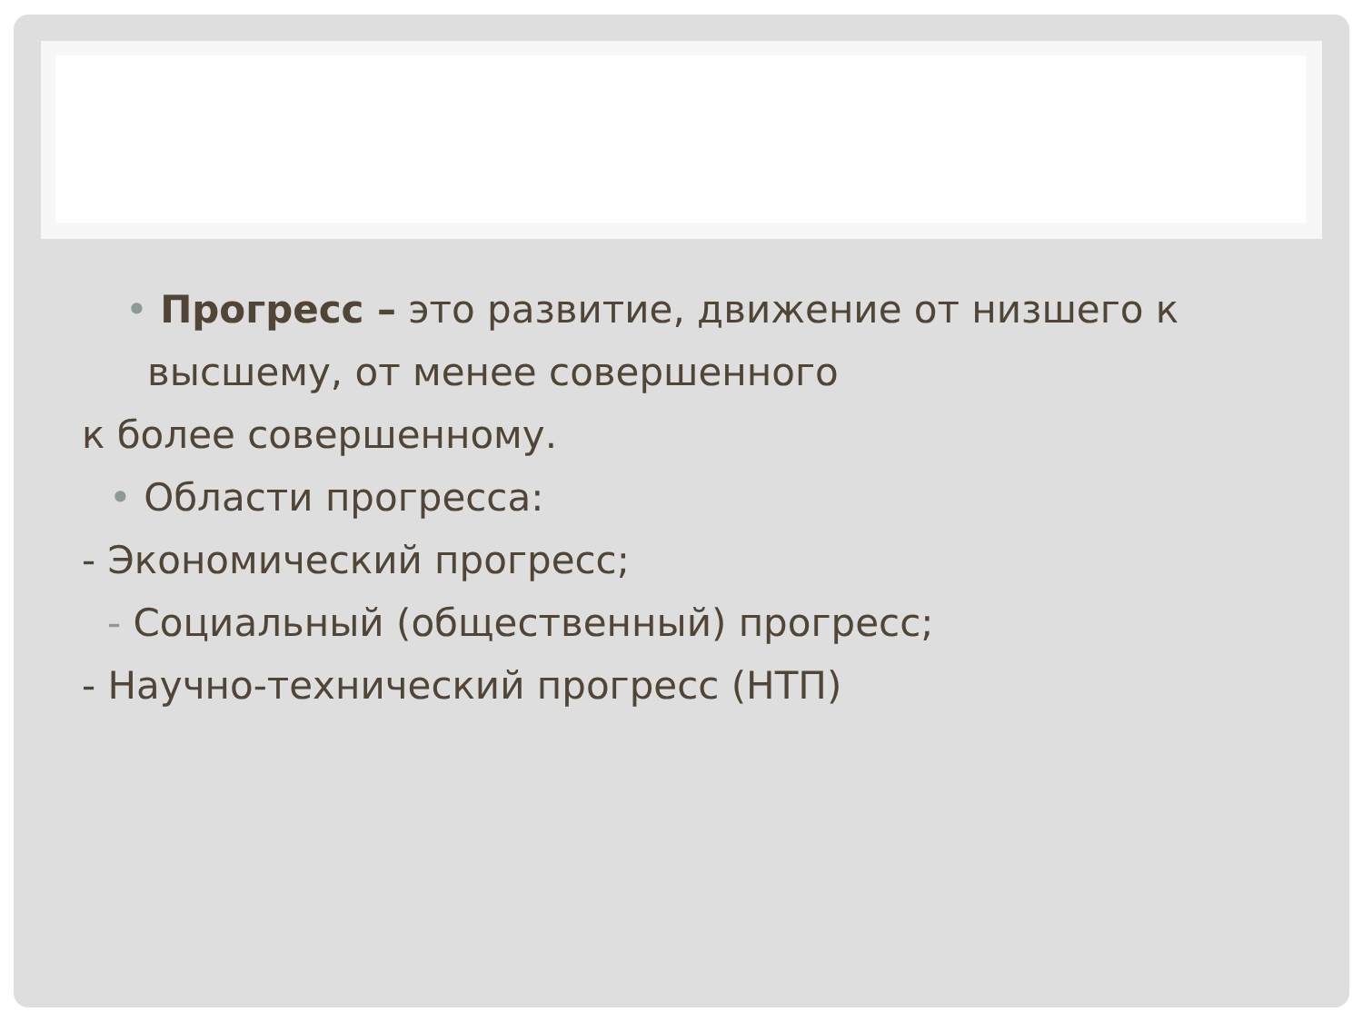• Прогресс – это развитие, движение от низшего к высшему, от менее совершенного
к более совершенному.
• Области прогресса:
- Экономический прогресс;
- Социальный (общественный) прогресс;
- Научно-технический прогресс (НТП)